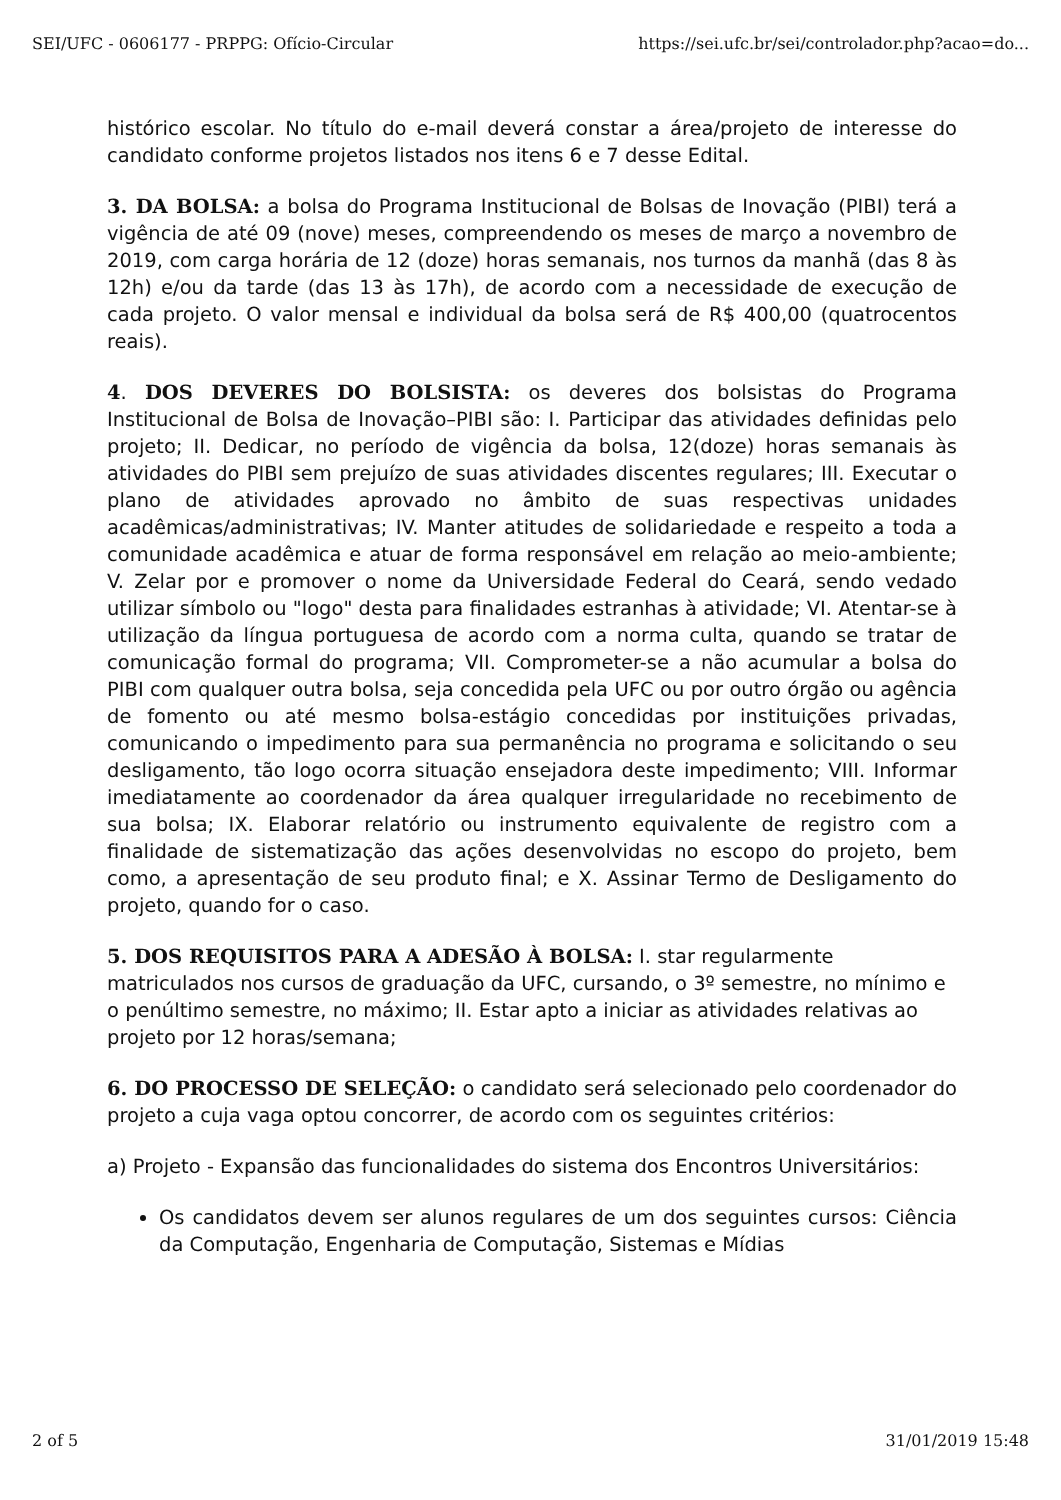SEI/UFC - 0606177 - PRPPG: Ofício-Circular https://sei.ufc.br/sei/controlador.php?acao=do...
histórico escolar. No título do e-mail deverá constar a área/projeto de interesse do candidato conforme projetos listados nos itens 6 e 7 desse Edital.
3. DA BOLSA: a bolsa do Programa Institucional de Bolsas de Inovação (PIBI) terá a vigência de até 09 (nove) meses, compreendendo os meses de março a novembro de 2019, com carga horária de 12 (doze) horas semanais, nos turnos da manhã (das 8 às 12h) e/ou da tarde (das 13 às 17h), de acordo com a necessidade de execução de cada projeto. O valor mensal e individual da bolsa será de R$ 400,00 (quatrocentos reais).
4. DOS DEVERES DO BOLSISTA: os deveres dos bolsistas do Programa Institucional de Bolsa de Inovação–PIBI são: I. Participar das atividades definidas pelo projeto; II. Dedicar, no período de vigência da bolsa, 12(doze) horas semanais às atividades do PIBI sem prejuízo de suas atividades discentes regulares; III. Executar o plano de atividades aprovado no âmbito de suas respectivas unidades acadêmicas/administrativas; IV. Manter atitudes de solidariedade e respeito a toda a comunidade acadêmica e atuar de forma responsável em relação ao meio-ambiente; V. Zelar por e promover o nome da Universidade Federal do Ceará, sendo vedado utilizar símbolo ou "logo" desta para finalidades estranhas à atividade; VI. Atentar-se à utilização da língua portuguesa de acordo com a norma culta, quando se tratar de comunicação formal do programa; VII. Comprometer-se a não acumular a bolsa do PIBI com qualquer outra bolsa, seja concedida pela UFC ou por outro órgão ou agência de fomento ou até mesmo bolsa-estágio concedidas por instituições privadas, comunicando o impedimento para sua permanência no programa e solicitando o seu desligamento, tão logo ocorra situação ensejadora deste impedimento; VIII. Informar imediatamente ao coordenador da área qualquer irregularidade no recebimento de sua bolsa; IX. Elaborar relatório ou instrumento equivalente de registro com a finalidade de sistematização das ações desenvolvidas no escopo do projeto, bem como, a apresentação de seu produto final; e X. Assinar Termo de Desligamento do projeto, quando for o caso.
5. DOS REQUISITOS PARA A ADESÃO À BOLSA: I. star regularmente matriculados nos cursos de graduação da UFC, cursando, o 3º semestre, no mínimo e o penúltimo semestre, no máximo; II. Estar apto a iniciar as atividades relativas ao projeto por 12 horas/semana;
6. DO PROCESSO DE SELEÇÃO: o candidato será selecionado pelo coordenador do projeto a cuja vaga optou concorrer, de acordo com os seguintes critérios:
a) Projeto - Expansão das funcionalidades do sistema dos Encontros Universitários:
Os candidatos devem ser alunos regulares de um dos seguintes cursos: Ciência da Computação, Engenharia de Computação, Sistemas e Mídias
2 of 5 31/01/2019 15:48